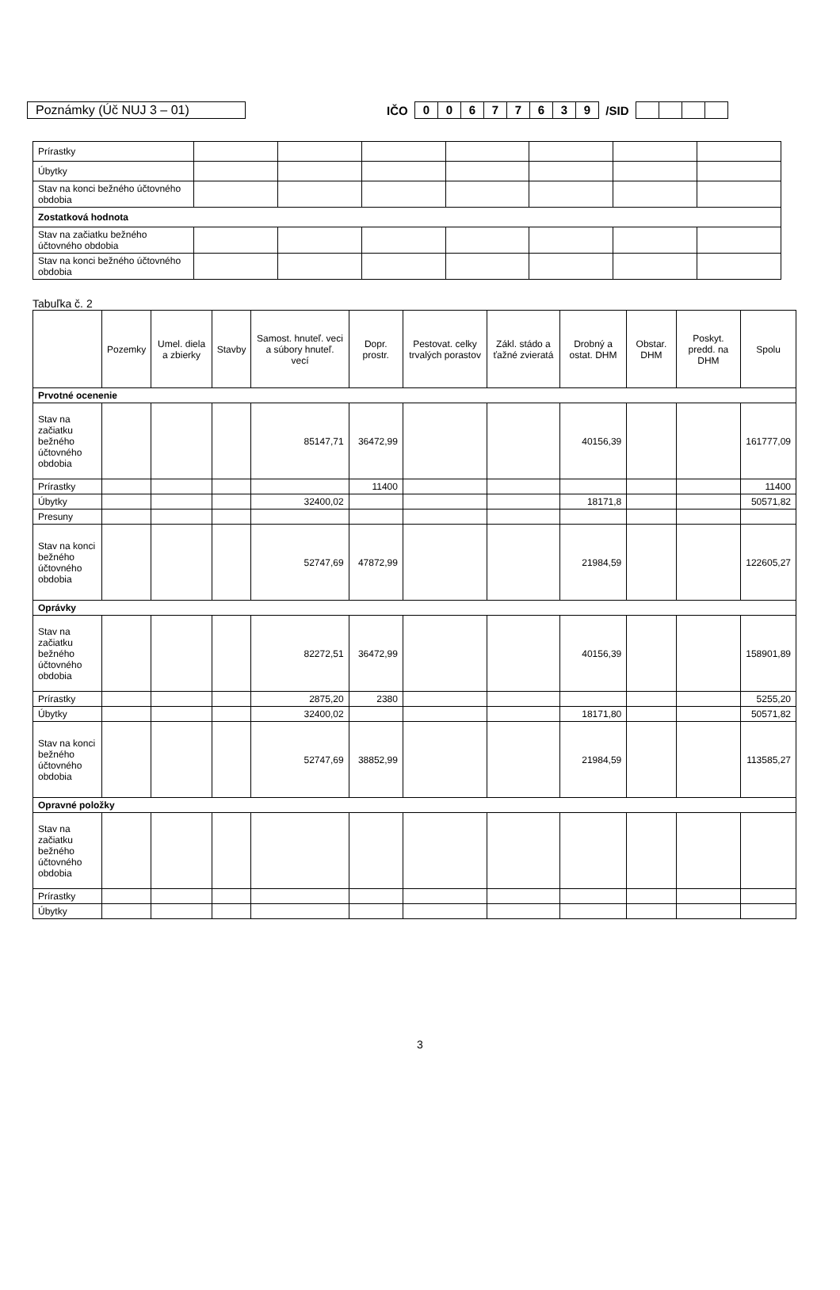Poznámky (Úč NUJ 3 – 01) IČO 0 0677639 /SID
| Prírastky | | | | | | | |
| Úbytky | | | | | | | |
| Stav na konci bežného účtovného obdobia | | | | | | | |
| Zostatková hodnota | | | | | | | |
| Stav na začiatku bežného účtovného obdobia | | | | | | | |
| Stav na konci bežného účtovného obdobia | | | | | | | |
Tabuľka č. 2
| | Pozemky | Umel. diela a zbierky | Stavby | Samost. hnuteľ. veci a súbory hnuteľ. vecí | Dopr. prostr. | Pestovat. celky trvalých porastov | Zákl. stádo a ťažné zvieratá | Drobný a ostat. DHM | Obstar. DHM | Poskyt. predd. na DHM | Spolu |
| --- | --- | --- | --- | --- | --- | --- | --- | --- | --- | --- | --- |
| Prvotné ocenenie | | | | | | | | | | | |
| Stav na začiatku bežného účtovného obdobia | | | | 85147,71 | 36472,99 | | | 40156,39 | | | 161777,09 |
| Prírastky | | | | | 11400 | | | | | | 11400 |
| Úbytky | | | | 32400,02 | | | | 18171,8 | | | 50571,82 |
| Presuny | | | | | | | | | | | |
| Stav na konci bežného účtovného obdobia | | | | 52747,69 | 47872,99 | | | 21984,59 | | | 122605,27 |
| Oprávky | | | | | | | | | | | |
| Stav na začiatku bežného účtovného obdobia | | | | 82272,51 | 36472,99 | | | 40156,39 | | | 158901,89 |
| Prírastky | | | | 2875,20 | 2380 | | | | | | 5255,20 |
| Úbytky | | | | 32400,02 | | | | 18171,80 | | | 50571,82 |
| Stav na konci bežného účtovného obdobia | | | | 52747,69 | 38852,99 | | | 21984,59 | | | 113585,27 |
| Opravné položky | | | | | | | | | | | |
| Stav na začiatku bežného účtovného obdobia | | | | | | | | | | | |
| Prírastky | | | | | | | | | | | |
| Úbytky | | | | | | | | | | | |
3